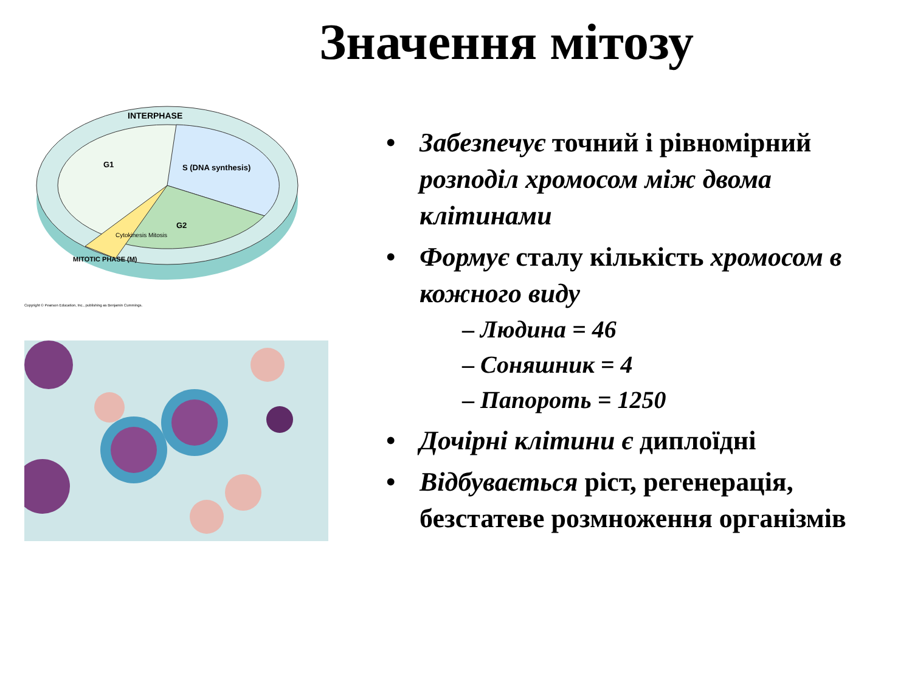Значення мітозу
INTERPHASE
G1
S (DNA synthesis)
G2
MITOTIC PHASE (M)
Cytokinesis Mitosis
Copyright © Pearson Education, Inc., publishing as Benjamin Cummings.
• Забезпечує точний і рівномірний розподіл хромосом між двома клітинами
• Формує сталу кількість хромосом в кожного виду
– Людина = 46
– Соняшник = 4
– Папороть = 1250
• Дочірні клітини є диплоїдні
• Відбувається ріст, регенерація, безстатеве розмноження організмів